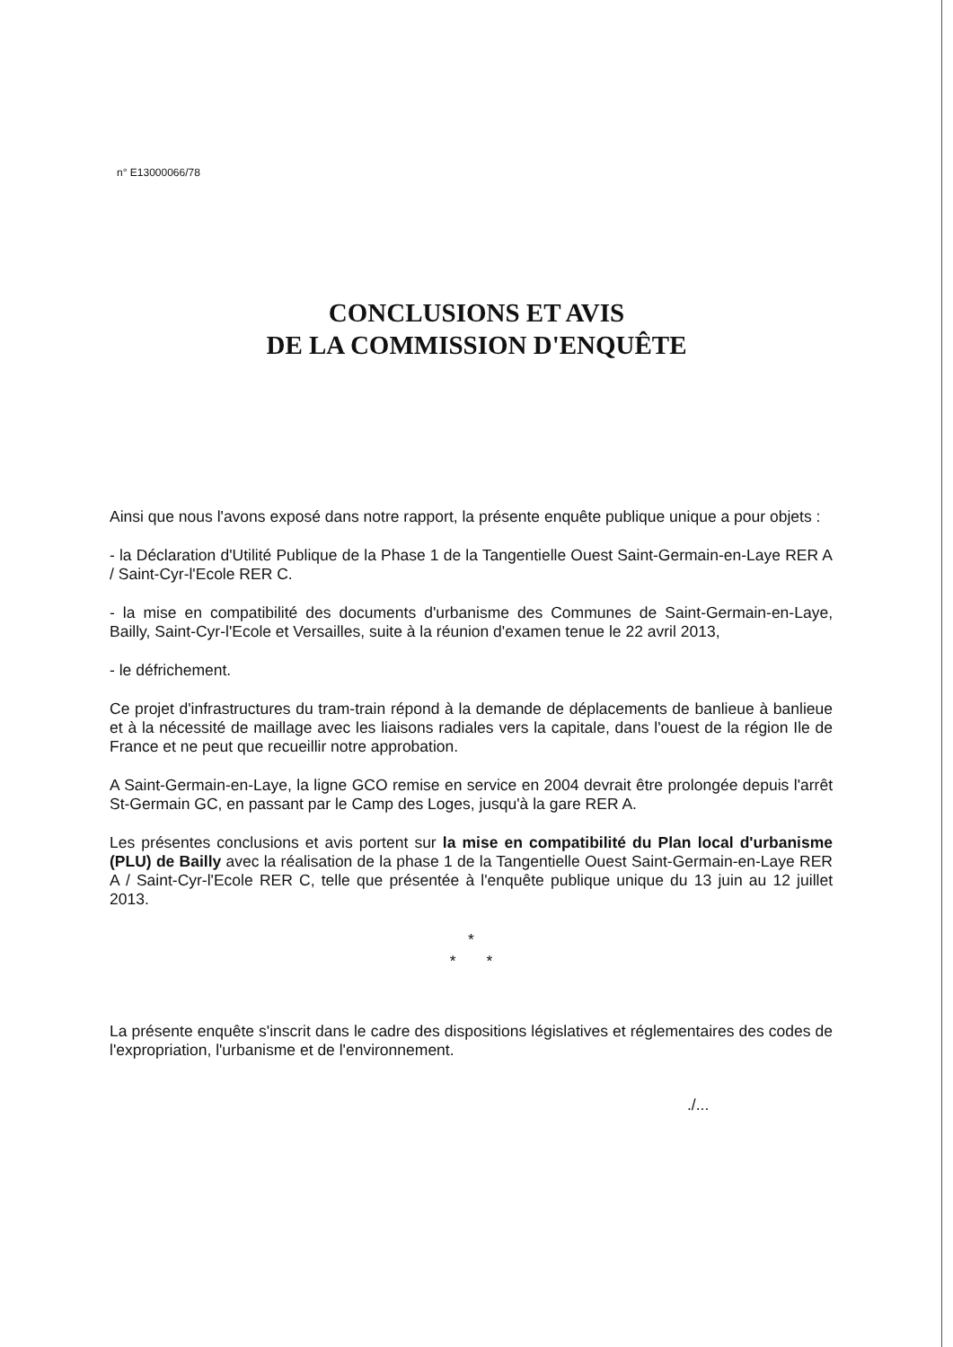n° E13000066/78
CONCLUSIONS ET AVIS
DE LA COMMISSION D'ENQUÊTE
Ainsi que nous l'avons exposé dans notre rapport, la présente enquête publique unique a pour objets :
- la Déclaration d'Utilité Publique de la Phase 1 de la Tangentielle Ouest Saint-Germain-en-Laye RER A / Saint-Cyr-l'Ecole RER C.
- la mise en compatibilité des documents d'urbanisme des Communes de Saint-Germain-en-Laye, Bailly, Saint-Cyr-l'Ecole et Versailles, suite à la réunion d'examen tenue le 22 avril 2013,
- le défrichement.
Ce projet d'infrastructures du tram-train répond à la demande de déplacements de banlieue à banlieue et à la nécessité de maillage avec les liaisons radiales vers la capitale, dans l'ouest de la région Ile de France et ne peut que recueillir notre approbation.
A Saint-Germain-en-Laye, la ligne GCO remise en service en 2004 devrait être prolongée depuis l'arrêt St-Germain GC, en passant par le Camp des Loges, jusqu'à la gare RER A.
Les présentes conclusions et avis portent sur la mise en compatibilité du Plan local d'urbanisme (PLU) de Bailly avec la réalisation de la phase 1 de la Tangentielle Ouest Saint-Germain-en-Laye RER A / Saint-Cyr-l'Ecole RER C, telle que présentée à l'enquête publique unique du 13 juin au 12 juillet 2013.
*
* *
La présente enquête s'inscrit dans le cadre des dispositions législatives et réglementaires des codes de l'expropriation, l'urbanisme et de l'environnement.
./...